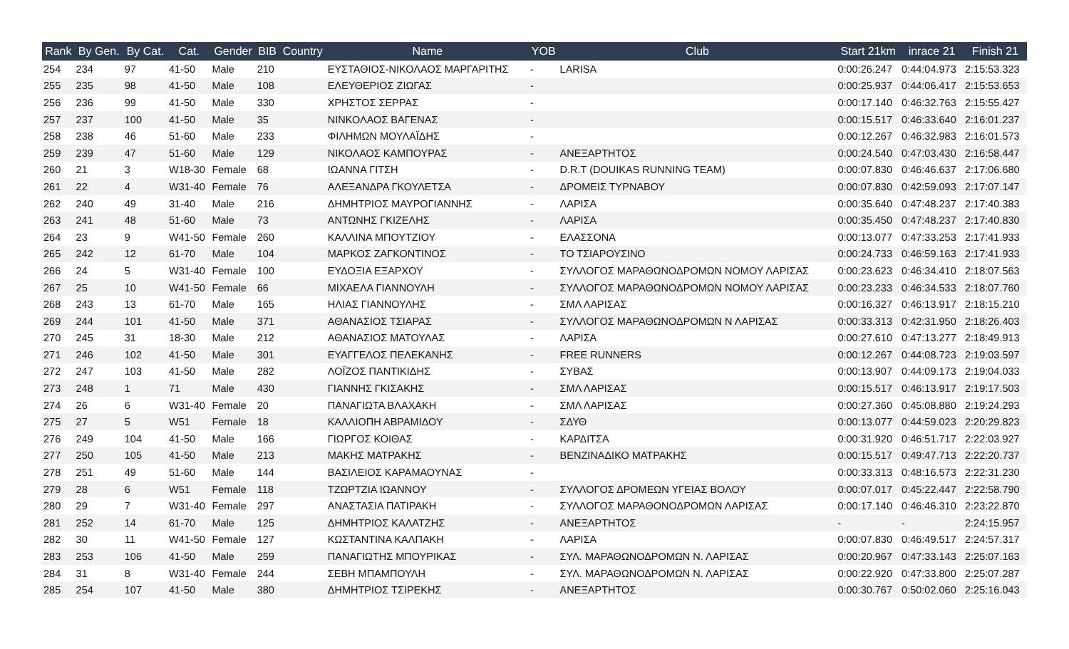| Rank | By Gen. | By Cat. | Cat. | Gender | BIB | Country | Name | YOB | Club | Start 21km | inrace 21 | Finish 21 |
| --- | --- | --- | --- | --- | --- | --- | --- | --- | --- | --- | --- | --- |
| 254 | 234 | 97 | 41-50 | Male | 210 | | ΕΥΣΤΑΘΙΟΣ-ΝΙΚΟΛΑΟΣ ΜΑΡΓΑΡΙΤΗΣ | - | LARISA | 0:00:26.247 | 0:44:04.973 | 2:15:53.323 |
| 255 | 235 | 98 | 41-50 | Male | 108 | | ΕΛΕΥΘΕΡΙΟΣ ΖΙΩΓΑΣ | - | | 0:00:25.937 | 0:44:06.417 | 2:15:53.653 |
| 256 | 236 | 99 | 41-50 | Male | 330 | | ΧΡΗΣΤΟΣ ΣΕΡΡΑΣ | - | | 0:00:17.140 | 0:46:32.763 | 2:15:55.427 |
| 257 | 237 | 100 | 41-50 | Male | 35 | | ΝΙΝΚΟΛΑΟΣ ΒΑΓΕΝΑΣ | - | | 0:00:15.517 | 0:46:33.640 | 2:16:01.237 |
| 258 | 238 | 46 | 51-60 | Male | 233 | | ΦΙΛΗΜΩΝ ΜΟΥΛΑΪΔΗΣ | - | | 0:00:12.267 | 0:46:32.983 | 2:16:01.573 |
| 259 | 239 | 47 | 51-60 | Male | 129 | | ΝΙΚΟΛΑΟΣ ΚΑΜΠΟΥΡΑΣ | - | ΑΝΕΞΑΡΤΗΤΟΣ | 0:00:24.540 | 0:47:03.430 | 2:16:58.447 |
| 260 | 21 | 3 | W18-30 | Female | 68 | | ΙΩΑΝΝΑ ΓΙΤΣΗ | - | D.R.T (DOUIKAS RUNNING TEAM) | 0:00:07.830 | 0:46:46.637 | 2:17:06.680 |
| 261 | 22 | 4 | W31-40 | Female | 76 | | ΑΛΕΞΑΝΔΡΑ ΓΚΟΥΛΕΤΣΑ | - | ΔΡΟΜΕΙΣ ΤΥΡΝΑΒΟΥ | 0:00:07.830 | 0:42:59.093 | 2:17:07.147 |
| 262 | 240 | 49 | 31-40 | Male | 216 | | ΔΗΜΗΤΡΙΟΣ ΜΑΥΡΟΓΙΑΝΝΗΣ | - | ΛΑΡΙΣΑ | 0:00:35.640 | 0:47:48.237 | 2:17:40.383 |
| 263 | 241 | 48 | 51-60 | Male | 73 | | ΑΝΤΩΝΗΣ ΓΚΙΖΕΛΗΣ | - | ΛΑΡΙΣΑ | 0:00:35.450 | 0:47:48.237 | 2:17:40.830 |
| 264 | 23 | 9 | W41-50 | Female | 260 | | ΚΑΛΛΙΝΑ ΜΠΟΥΤΖΙΟΥ | - | ΕΛΑΣΣΟΝΑ | 0:00:13.077 | 0:47:33.253 | 2:17:41.933 |
| 265 | 242 | 12 | 61-70 | Male | 104 | | ΜΑΡΚΟΣ ΖΑΓΚΟΝΤΙΝΟΣ | - | ΤΟ ΤΣΙΑΡΟΥΣΙΝΟ | 0:00:24.733 | 0:46:59.163 | 2:17:41.933 |
| 266 | 24 | 5 | W31-40 | Female | 100 | | ΕΥΔΟΞΙΑ ΕΞΑΡΧΟΥ | - | ΣΥΛΛΟΓΟΣ ΜΑΡΑΘΩΝΟΔΡΟΜΩΝ ΝΟΜΟΥ ΛΑΡΙΣΑΣ | 0:00:23.623 | 0:46:34.410 | 2:18:07.563 |
| 267 | 25 | 10 | W41-50 | Female | 66 | | ΜΙΧΑΕΛΑ ΓΙΑΝΝΟΥΛΗ | - | ΣΥΛΛΟΓΟΣ ΜΑΡΑΘΩΝΟΔΡΟΜΩΝ ΝΟΜΟΥ ΛΑΡΙΣΑΣ | 0:00:23.233 | 0:46:34.533 | 2:18:07.760 |
| 268 | 243 | 13 | 61-70 | Male | 165 | | ΗΛΙΑΣ ΓΙΑΝΝΟΥΛΗΣ | - | ΣΜΛ ΛΑΡΙΣΑΣ | 0:00:16.327 | 0:46:13.917 | 2:18:15.210 |
| 269 | 244 | 101 | 41-50 | Male | 371 | | ΑΘΑΝΑΣΙΟΣ ΤΣΙΑΡΑΣ | - | ΣΥΛΛΟΓΟΣ ΜΑΡΑΘΩΝΟΔΡΟΜΩΝ Ν ΛΑΡΙΣΑΣ | 0:00:33.313 | 0:42:31.950 | 2:18:26.403 |
| 270 | 245 | 31 | 18-30 | Male | 212 | | ΑΘΑΝΑΣΙΟΣ ΜΑΤΟΥΛΑΣ | - | ΛΑΡΙΣΑ | 0:00:27.610 | 0:47:13.277 | 2:18:49.913 |
| 271 | 246 | 102 | 41-50 | Male | 301 | | ΕΥΑΓΓΕΛΟΣ ΠΕΛΕΚΑΝΗΣ | - | FREE RUNNERS | 0:00:12.267 | 0:44:08.723 | 2:19:03.597 |
| 272 | 247 | 103 | 41-50 | Male | 282 | | ΛΟΪΖΟΣ ΠΑΝΤΙΚΙΔΗΣ | - | ΣΥΒΑΣ | 0:00:13.907 | 0:44:09.173 | 2:19:04.033 |
| 273 | 248 | 1 | 71 | Male | 430 | | ΓΙΑΝΝΗΣ ΓΚΙΣΑΚΗΣ | - | ΣΜΛ ΛΑΡΙΣΑΣ | 0:00:15.517 | 0:46:13.917 | 2:19:17.503 |
| 274 | 26 | 6 | W31-40 | Female | 20 | | ΠΑΝΑΓΙΩΤΑ ΒΛΑΧΑΚΗ | - | ΣΜΛ ΛΑΡΙΣΑΣ | 0:00:27.360 | 0:45:08.880 | 2:19:24.293 |
| 275 | 27 | 5 | W51 | Female | 18 | | ΚΑΛΛΙΟΠΗ ΑΒΡΑΜΙΔΟΥ | - | ΣΔΥΘ | 0:00:13.077 | 0:44:59.023 | 2:20:29.823 |
| 276 | 249 | 104 | 41-50 | Male | 166 | | ΓΙΩΡΓΟΣ ΚΟΙΘΑΣ | - | ΚΑΡΔΙΤΣΑ | 0:00:31.920 | 0:46:51.717 | 2:22:03.927 |
| 277 | 250 | 105 | 41-50 | Male | 213 | | ΜΑΚΗΣ ΜΑΤΡΑΚΗΣ | - | ΒΕΝΖΙΝΑΔΙΚΟ ΜΑΤΡΑΚΗΣ | 0:00:15.517 | 0:49:47.713 | 2:22:20.737 |
| 278 | 251 | 49 | 51-60 | Male | 144 | | ΒΑΣΙΛΕΙΟΣ ΚΑΡΑΜΑΟΥΝΑΣ | - | | 0:00:33.313 | 0:48:16.573 | 2:22:31.230 |
| 279 | 28 | 6 | W51 | Female | 118 | | ΤΖΩΡΤΖΙΑ ΙΩΑΝΝΟΥ | - | ΣΥΛΛΟΓΟΣ ΔΡΟΜΕΩΝ ΥΓΕΙΑΣ ΒΟΛΟΥ | 0:00:07.017 | 0:45:22.447 | 2:22:58.790 |
| 280 | 29 | 7 | W31-40 | Female | 297 | | ΑΝΑΣΤΑΣΙΑ ΠΑΤΙΡΑΚΗ | - | ΣΥΛΛΟΓΟΣ ΜΑΡΑΘΟΝΟΔΡΟΜΩΝ ΛΑΡΙΣΑΣ | 0:00:17.140 | 0:46:46.310 | 2:23:22.870 |
| 281 | 252 | 14 | 61-70 | Male | 125 | | ΔΗΜΗΤΡΙΟΣ ΚΑΛΑΤΖΗΣ | - | ΑΝΕΞΑΡΤΗΤΟΣ | - | - | 2:24:15.957 |
| 282 | 30 | 11 | W41-50 | Female | 127 | | ΚΩΣΤΑΝΤΙΝΑ ΚΑΛΠΑΚΗ | - | ΛΑΡΙΣΑ | 0:00:07.830 | 0:46:49.517 | 2:24:57.317 |
| 283 | 253 | 106 | 41-50 | Male | 259 | | ΠΑΝΑΓΙΩΤΗΣ ΜΠΟΥΡΙΚΑΣ | - | ΣΥΛ. ΜΑΡΑΘΩΝΟΔΡΟΜΩΝ Ν. ΛΑΡΙΣΑΣ | 0:00:20.967 | 0:47:33.143 | 2:25:07.163 |
| 284 | 31 | 8 | W31-40 | Female | 244 | | ΣΕΒΗ ΜΠΑΜΠΟΥΛΗ | - | ΣΥΛ. ΜΑΡΑΘΩΝΟΔΡΟΜΩΝ Ν. ΛΑΡΙΣΑΣ | 0:00:22.920 | 0:47:33.800 | 2:25:07.287 |
| 285 | 254 | 107 | 41-50 | Male | 380 | | ΔΗΜΗΤΡΙΟΣ ΤΣΙΡΕΚΗΣ | - | ΑΝΕΞΑΡΤΗΤΟΣ | 0:00:30.767 | 0:50:02.060 | 2:25:16.043 |